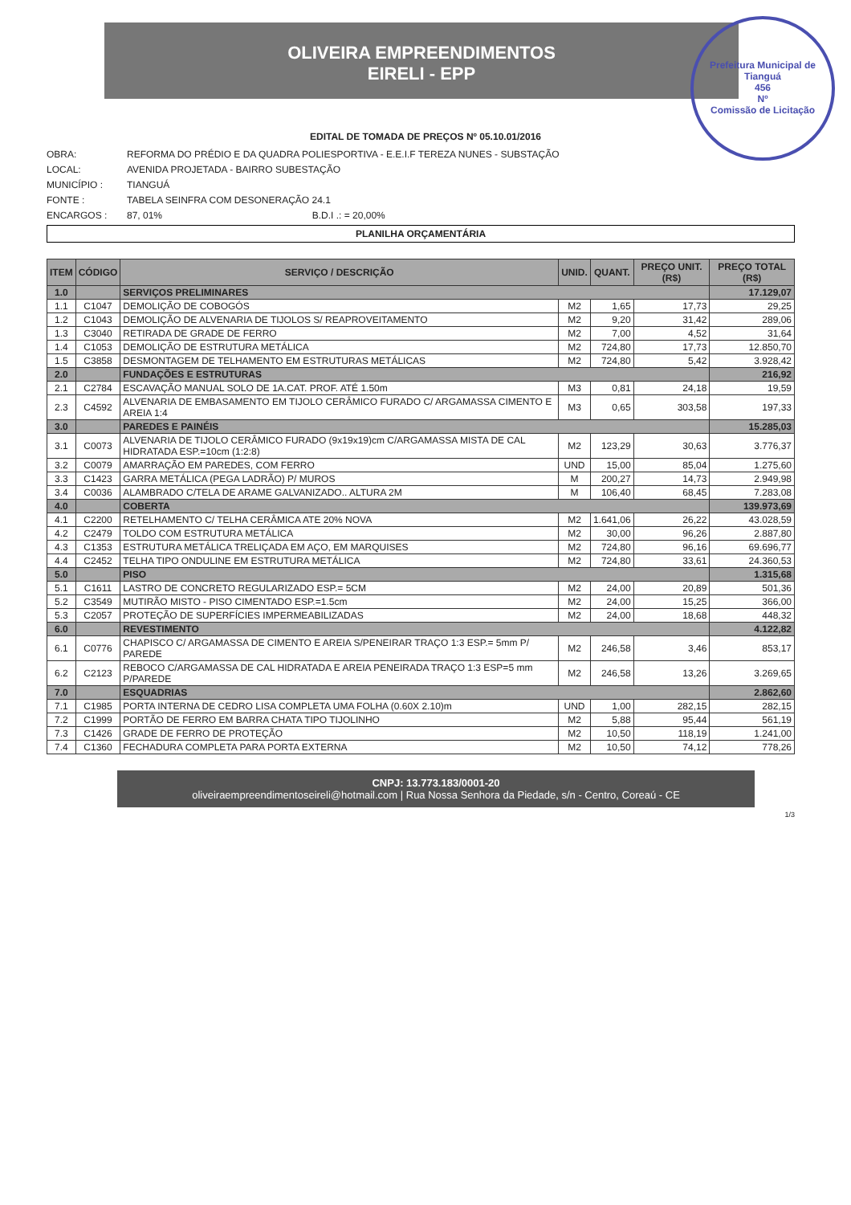OLIVEIRA EMPREENDIMENTOS
EIRELI - EPP
Prefeitura Municipal de Tianguá
456
Nº
Comissão de Licitação
EDITAL DE TOMADA DE PREÇOS Nº 05.10.01/2016
OBRA: REFORMA DO PRÉDIO E DA QUADRA POLIESPORTIVA - E.E.I.F TEREZA NUNES - SUBSTAÇÃO
LOCAL: AVENIDA PROJETADA - BAIRRO SUBESTAÇÃO
MUNICÍPIO : TIANGUÁ
FONTE : TABELA SEINFRA COM DESONERAÇÃO 24.1
ENCARGOS : 87, 01% B.D.I .: = 20,00%
PLANILHA ORÇAMENTÁRIA
| ITEM | CÓDIGO | SERVIÇO / DESCRIÇÃO | UNID. | QUANT. | PREÇO UNIT. (R$) | PREÇO TOTAL (R$) |
| --- | --- | --- | --- | --- | --- | --- |
| 1.0 | | SERVIÇOS PRELIMINARES | | | | 17.129,07 |
| 1.1 | C1047 | DEMOLIÇÃO DE COBOGÓS | M2 | 1,65 | 17,73 | 29,25 |
| 1.2 | C1043 | DEMOLIÇÃO DE ALVENARIA DE TIJOLOS S/ REAPROVEITAMENTO | M2 | 9,20 | 31,42 | 289,06 |
| 1.3 | C3040 | RETIRADA DE GRADE DE FERRO | M2 | 7,00 | 4,52 | 31,64 |
| 1.4 | C1053 | DEMOLIÇÃO DE ESTRUTURA METÁLICA | M2 | 724,80 | 17,73 | 12.850,70 |
| 1.5 | C3858 | DESMONTAGEM DE TELHAMENTO EM ESTRUTURAS METÁLICAS | M2 | 724,80 | 5,42 | 3.928,42 |
| 2.0 | | FUNDAÇÕES E ESTRUTURAS | | | | 216,92 |
| 2.1 | C2784 | ESCAVAÇÃO MANUAL SOLO DE 1A.CAT. PROF. ATÉ 1.50m | M3 | 0,81 | 24,18 | 19,59 |
| 2.3 | C4592 | ALVENARIA DE EMBASAMENTO EM TIJOLO CERÂMICO FURADO C/ ARGAMASSA CIMENTO E AREIA 1:4 | M3 | 0,65 | 303,58 | 197,33 |
| 3.0 | | PAREDES E PAINÉIS | | | | 15.285,03 |
| 3.1 | C0073 | ALVENARIA DE TIJOLO CERÂMICO FURADO (9x19x19)cm C/ARGAMASSA MISTA DE CAL HIDRATADA ESP.=10cm (1:2:8) | M2 | 123,29 | 30,63 | 3.776,37 |
| 3.2 | C0079 | AMARRAÇÃO EM PAREDES, COM FERRO | UND | 15,00 | 85,04 | 1.275,60 |
| 3.3 | C1423 | GARRA METÁLICA (PEGA LADRÃO) P/ MUROS | M | 200,27 | 14,73 | 2.949,98 |
| 3.4 | C0036 | ALAMBRADO C/TELA DE ARAME GALVANIZADO.. ALTURA 2M | M | 106,40 | 68,45 | 7.283,08 |
| 4.0 | | COBERTA | | | | 139.973,69 |
| 4.1 | C2200 | RETELHAMENTO C/ TELHA CERÂMICA ATE 20% NOVA | M2 | 1.641,06 | 26,22 | 43.028,59 |
| 4.2 | C2479 | TOLDO COM ESTRUTURA METÁLICA | M2 | 30,00 | 96,26 | 2.887,80 |
| 4.3 | C1353 | ESTRUTURA METÁLICA TRELIÇADA EM AÇO, EM MARQUISES | M2 | 724,80 | 96,16 | 69.696,77 |
| 4.4 | C2452 | TELHA TIPO ONDULINE EM ESTRUTURA METÁLICA | M2 | 724,80 | 33,61 | 24.360,53 |
| 5.0 | | PISO | | | | 1.315,68 |
| 5.1 | C1611 | LASTRO DE CONCRETO REGULARIZADO ESP.= 5CM | M2 | 24,00 | 20,89 | 501,36 |
| 5.2 | C3549 | MUTIRÃO MISTO - PISO CIMENTADO ESP.=1.5cm | M2 | 24,00 | 15,25 | 366,00 |
| 5.3 | C2057 | PROTEÇÃO DE SUPERFÍCIES IMPERMEABILIZADAS | M2 | 24,00 | 18,68 | 448,32 |
| 6.0 | | REVESTIMENTO | | | | 4.122,82 |
| 6.1 | C0776 | CHAPISCO C/ ARGAMASSA DE CIMENTO E AREIA S/PENEIRAR TRAÇO 1:3 ESP.= 5mm P/ PAREDE | M2 | 246,58 | 3,46 | 853,17 |
| 6.2 | C2123 | REBOCO C/ARGAMASSA DE CAL HIDRATADA E AREIA PENEIRADA TRAÇO 1:3 ESP=5 mm P/PAREDE | M2 | 246,58 | 13,26 | 3.269,65 |
| 7.0 | | ESQUADRIAS | | | | 2.862,60 |
| 7.1 | C1985 | PORTA INTERNA DE CEDRO LISA COMPLETA UMA FOLHA (0.60X 2.10)m | UND | 1,00 | 282,15 | 282,15 |
| 7.2 | C1999 | PORTÃO DE FERRO EM BARRA CHATA TIPO TIJOLINHO | M2 | 5,88 | 95,44 | 561,19 |
| 7.3 | C1426 | GRADE DE FERRO DE PROTEÇÃO | M2 | 10,50 | 118,19 | 1.241,00 |
| 7.4 | C1360 | FECHADURA COMPLETA PARA PORTA EXTERNA | M2 | 10,50 | 74,12 | 778,26 |
CNPJ: 13.773.183/0001-20
oliveiraempreendimentoseireli@hotmail.com | Rua Nossa Senhora da Piedade, s/n - Centro, Coreaú - CE
1/3